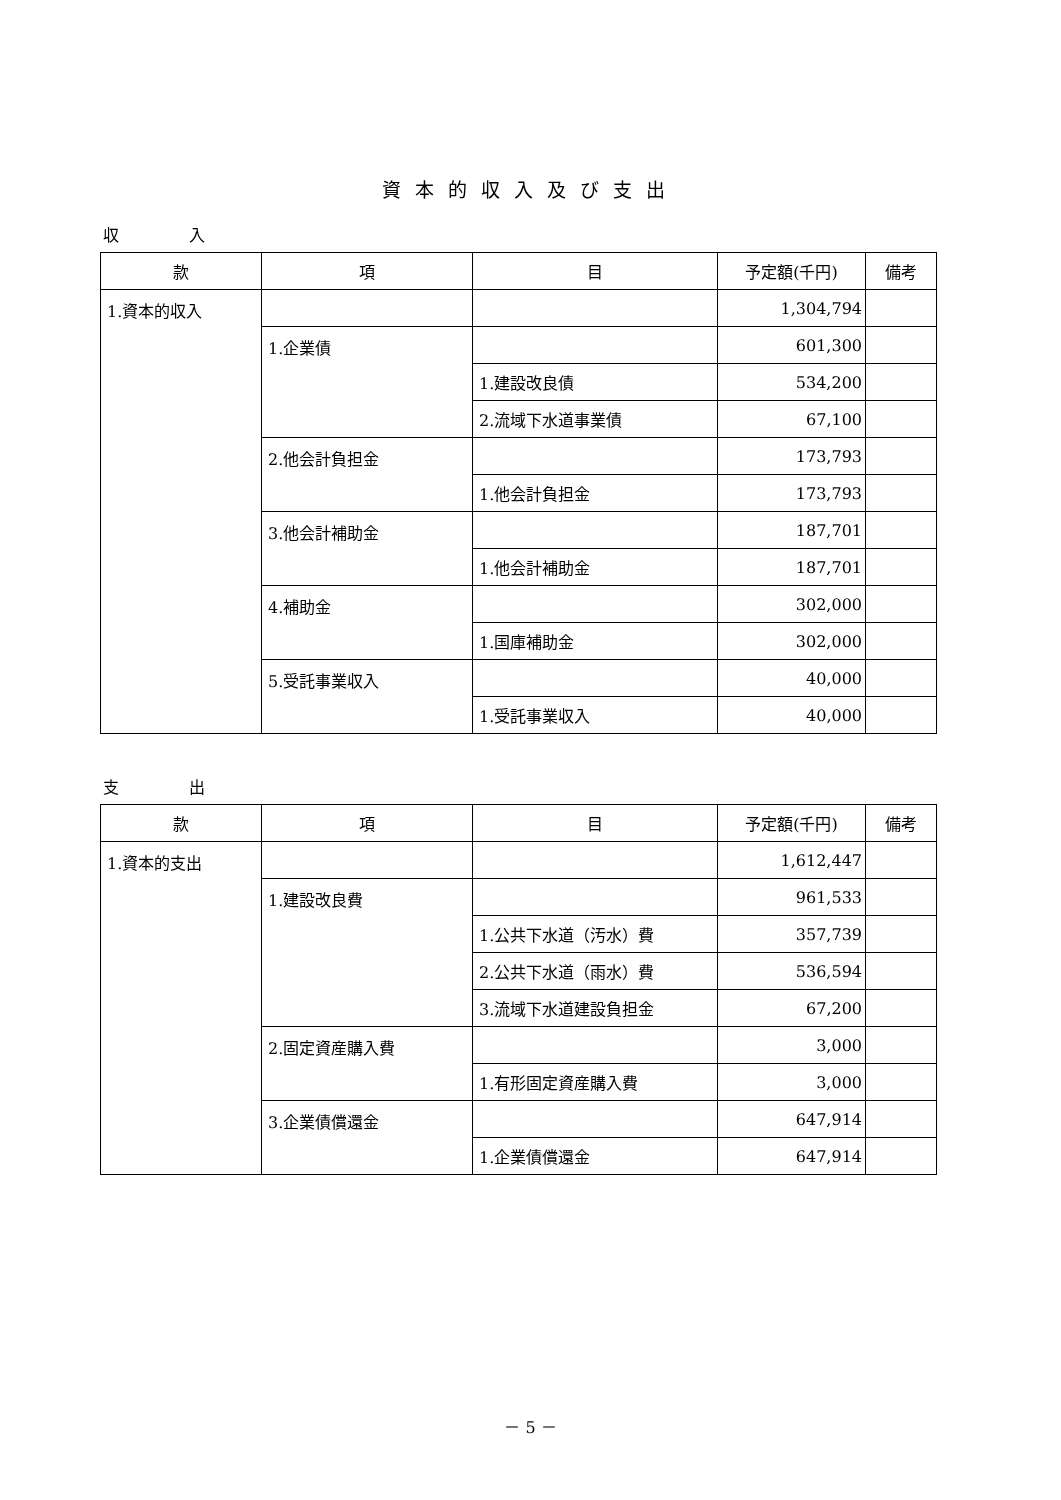資本的収入及び支出
収入
| 款 | 項 | 目 | 予定額(千円) | 備考 |
| --- | --- | --- | --- | --- |
| 1.資本的収入 | | | 1,304,794 | |
| | 1.企業債 | | 601,300 | |
| | | 1.建設改良債 | 534,200 | |
| | | 2.流域下水道事業債 | 67,100 | |
| | 2.他会計負担金 | | 173,793 | |
| | | 1.他会計負担金 | 173,793 | |
| | 3.他会計補助金 | | 187,701 | |
| | | 1.他会計補助金 | 187,701 | |
| | 4.補助金 | | 302,000 | |
| | | 1.国庫補助金 | 302,000 | |
| | 5.受託事業収入 | | 40,000 | |
| | | 1.受託事業収入 | 40,000 | |
支出
| 款 | 項 | 目 | 予定額(千円) | 備考 |
| --- | --- | --- | --- | --- |
| 1.資本的支出 | | | 1,612,447 | |
| | 1.建設改良費 | | 961,533 | |
| | | 1.公共下水道（汚水）費 | 357,739 | |
| | | 2.公共下水道（雨水）費 | 536,594 | |
| | | 3.流域下水道建設負担金 | 67,200 | |
| | 2.固定資産購入費 | | 3,000 | |
| | | 1.有形固定資産購入費 | 3,000 | |
| | 3.企業債償還金 | | 647,914 | |
| | | 1.企業債償還金 | 647,914 | |
－ 5 －